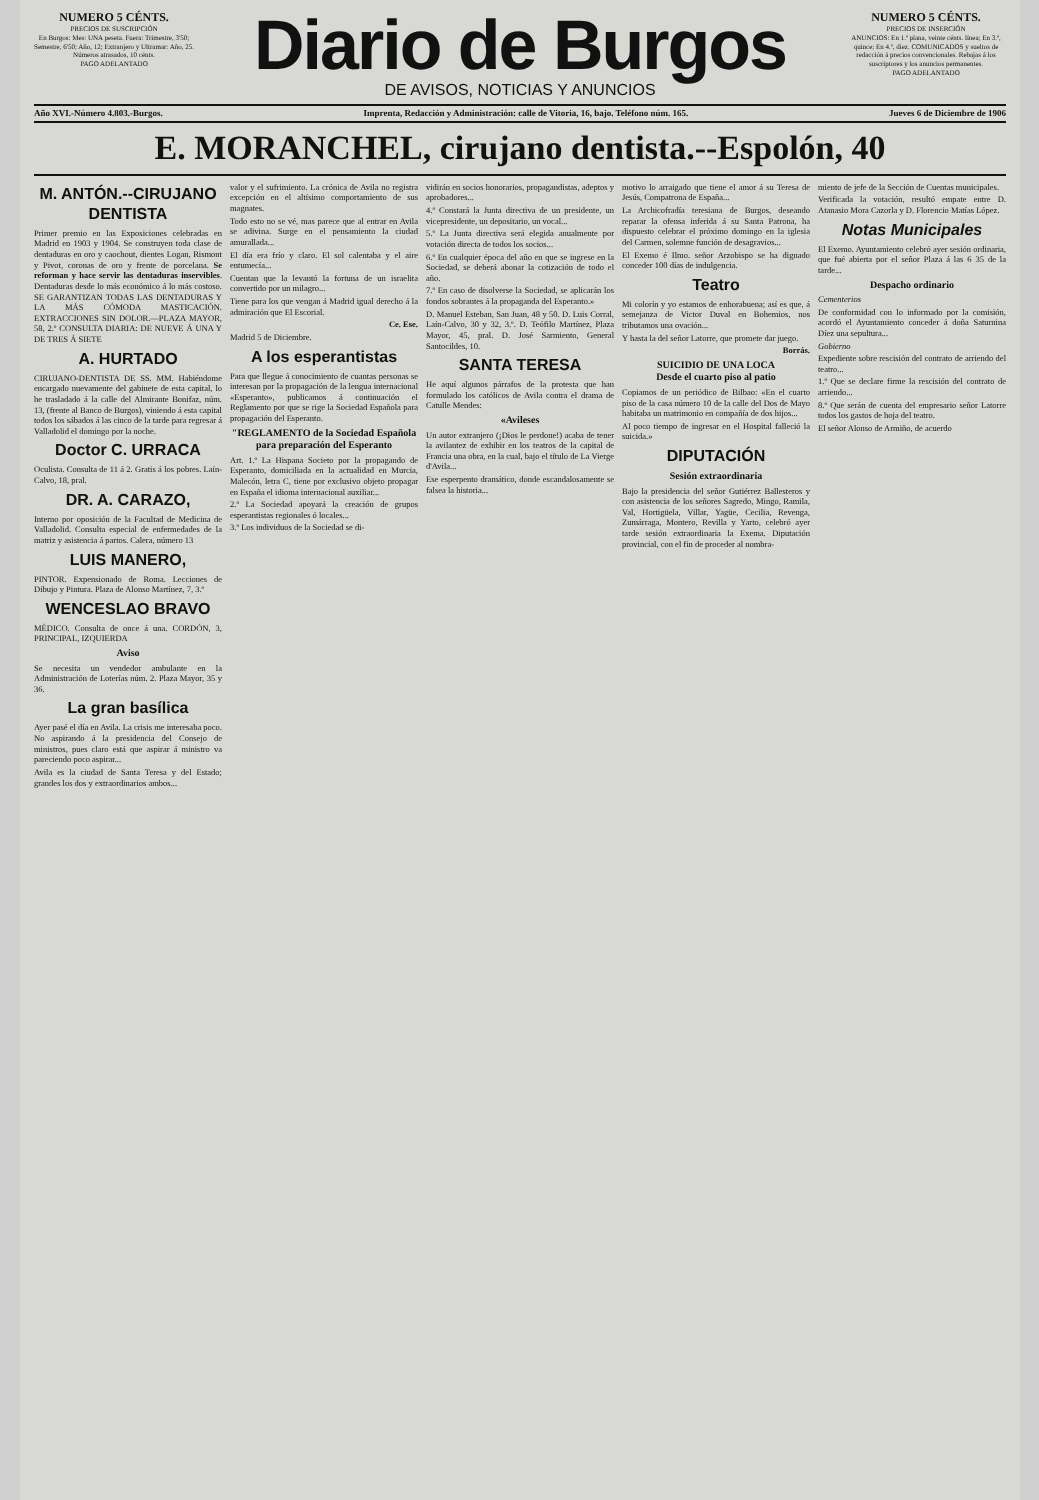NUMERO 5 CÉNTS.
PRECIOS DE SUSCRIPCIÓN
En Burgos: Mes: UNA peseta. Fuera: Trimestre, 3'50; Semestre, 6'50; Año, 12; Extranjero y Ultramar: Año, 25. Números atrasados, 10 cénts.
PAGO ADELANTADO
Diario de Burgos
DE AVISOS, NOTICIAS Y ANUNCIOS
NUMERO 5 CÉNTS.
PRECIOS DE INSERCIÓN
ANUNCIOS: En 1.ª plana, veinte cénts. línea; En 3.ª, quince; En 4.ª, diez. COMUNICADOS y sueltos de redacción á precios convencionales. Rebajas á los suscriptores y los anuncios permanentes.
PAGO ADELANTADO
Año XVI.-Número 4.803.-Burgos. Imprenta, Redacción y Administración: calle de Vitoria, 16, bajo. Teléfono núm. 165. Jueves 6 de Diciembre de 1906
E. MORANCHEL, cirujano dentista.--Espolón, 40
M. ANTÓN.--CIRUJANO DENTISTA
Primer premio en las Exposiciones celebradas en Madrid en 1903 y 1904. Se construyen toda clase de dentaduras en oro y caochout, dientes Logan, Rismont y Pivot, coronas de oro y frente de porcelana. Se reforman y hace servir las dentaduras inservibles. Dentaduras desde lo más económico á lo más costoso. SE GARANTIZAN TODAS LAS DENTADURAS Y LA MÁS CÓMODA MASTICACIÓN. EXTRACCIONES SIN DOLOR.—PLAZA MAYOR, 58, 2.º CONSULTA DIARIA: DE NUEVE Á UNA Y DE TRES Á SIETE
A. HURTADO
CIRUJANO-DENTISTA DE SS. MM. Habiéndome encargado nuevamente del gabinete de esta capital, lo he trasladado á la calle del Almirante Bonifaz, núm. 13, (frente al Banco de Burgos), viniendo á esta capital todos los sábados á las cinco de la tarde para regresar á Valladolid el domingo por la noche.
Doctor C. URRACA
Oculista. Consulta de 11 á 2. Gratis á los pobres. Laín-Calvo, 18, pral.
DR. A. CARAZO,
Interno por oposición de la Facultad de Medicina de Valladolid. Consulta especial de enfermedades de la matriz y asistencia á partos. Calera, número 13
LUIS MANERO,
PINTOR. Expensionado de Roma. Lecciones de Dibujo y Pintura. Plaza de Alonso Martínez, 7, 3.º
WENCESLAO BRAVO
MÉDICO. Consulta de once á una. CORDÓN, 3, PRINCIPAL, IZQUIERDA
Aviso
Se necesita un vendedor ambulante en la Administración de Loterías núm. 2. Plaza Mayor, 35 y 36.
La gran basílica
Ayer pasé el día en Avila. La crisis me interesaba poco. No aspirando á la presidencia del Consejo de ministros, pues claro está que aspirar á ministro va pareciendo poco aspirar...
Avila es la ciudad de Santa Teresa y del Estado; grandes los dos y extraordinarios ambos...
valor y el sufrimiento. La crónica de Avila no registra excepción en el altísimo comportamiento de sus magnates.
Todo esto no se vé, mas parece que al entrar en Avila se adivina. Surge en el pensamiento la ciudad amurallada...
El día era frío y claro. El sol calentaba y el aire entumecía...
Cuentan que la levantó la fortuna de un israelita convertido por un milagro...
Tiene para los que vengan á Madrid igual derecho á la admiración que El Escorial.
Ce. Ese.
Madrid 5 de Diciembre.
A los esperantistas
Para que llegue á conocimiento de cuantas personas se interesan por la propagación de la lengua internacional «Esperanto», publicamos á continuación el Reglamento por que se rige la Sociedad Española para propagación del Esperanto.
"REGLAMENTO de la Sociedad Española para preparación del Esperanto
Art. 1.º La Hispana Societo por la propagando de Esperanto, domiciliada en la actualidad en Murcia, Malecón, letra C, tiene por exclusivo objeto propagar en España el idioma internacional auxiliar...
2.º La Sociedad apoyará la creación de grupos esperantistas regionales ó locales...
3.º Los individuos de la Sociedad se di-
vidirán en socios honorarios, propagandistas, adeptos y aprobadores...
4.º Constará la Junta directiva de un presidente, un vicepresidente, un depositario, un vocal...
5.º La Junta directiva será elegida anualmente por votación directa de todos los socios...
6.º En cualquier época del año en que se ingrese en la Sociedad, se deberá abonar la cotización de todo el año.
7.º En caso de disolverse la Sociedad, se aplicarán los fondos sobrantes á la propaganda del Esperanto.»
D. Manuel Esteban, San Juan, 48 y 50. D. Luis Corral, Laín-Calvo, 30 y 32, 3.º. D. Teófilo Martínez, Plaza Mayor, 45, pral. D. José Sarmiento, General Santocildes, 10.
SANTA TERESA
He aquí algunos párrafos de la protesta que han formulado los católicos de Avila contra el drama de Catulle Mendes:
«Avileses
Un autor extranjero (¡Dios le perdone!) acaba de tener la avilantez de exhibir en los teatros de la capital de Francia una obra, en la cual, bajo el título de La Vierge d'Avila...
Ese esperpento dramático, donde escandalosamente se falsea la historia...
motivo lo arraigado que tiene el amor á su Teresa de Jesús, Compatrona de España...
La Archicofradía teresiana de Burgos, deseando reparar la ofensa inferida á su Santa Patrona, ha dispuesto celebrar el próximo domingo en la iglesia del Carmen, solemne función de desagravios...
El Exemo é Ilmo. señor Arzobispo se ha dignado conceder 100 días de indulgencia.
Teatro
Mi colorín y yo estamos de enhorabuena; así es que, á semejanza de Victor Duval en Bohemios, nos tributamos una ovación...
Y hasta la del señor Latorre, que promete dar juego.
Borrás.
SUICIDIO DE UNA LOCA
Desde el cuarto piso al patio
Copiamos de un periódico de Bilbao: «En el cuarto piso de la casa número 10 de la calle del Dos de Mayo habitaba un matrimonio en compañía de dos hijos...
Al poco tiempo de ingresar en el Hospital falleció la suicida.»
DIPUTACIÓN
Sesión extraordinaria
Bajo la presidencia del señor Gutiérrez Ballesteros y con asistencia de los señores Sagredo, Mingo, Ramila, Val, Hortigüela, Villar, Yagüe, Cecilia, Revenga, Zumárraga, Montero, Revilla y Yarto, celebró ayer tarde sesión extraordinaria la Exema. Diputación provincial, con el fin de proceder al nombra-
miento de jefe de la Sección de Cuentas municipales.
Verificada la votación, resultó empate entre D. Atanasio Mora Cazorla y D. Florencio Matías López.
Notas Municipales
El Exemo. Ayuntamiento celebró ayer sesión ordinaria, que fué abierta por el señor Plaza á las 6 35 de la tarde...
Despacho ordinario
Cementerios
De conformidad con lo informado por la comisión, acordó el Ayuntamiento conceder á doña Saturnina Díez una sepultura...
Gobierno
Expediente sobre rescisión del contrato de arriendo del teatro...
1.º Que se declare firme la rescisión del contrato de arriendo...
8.º Que serán de cuenta del empresario señor Latorre todos los gastos de hoja del teatro.
El señor Alonso de Armiño, de acuerdo